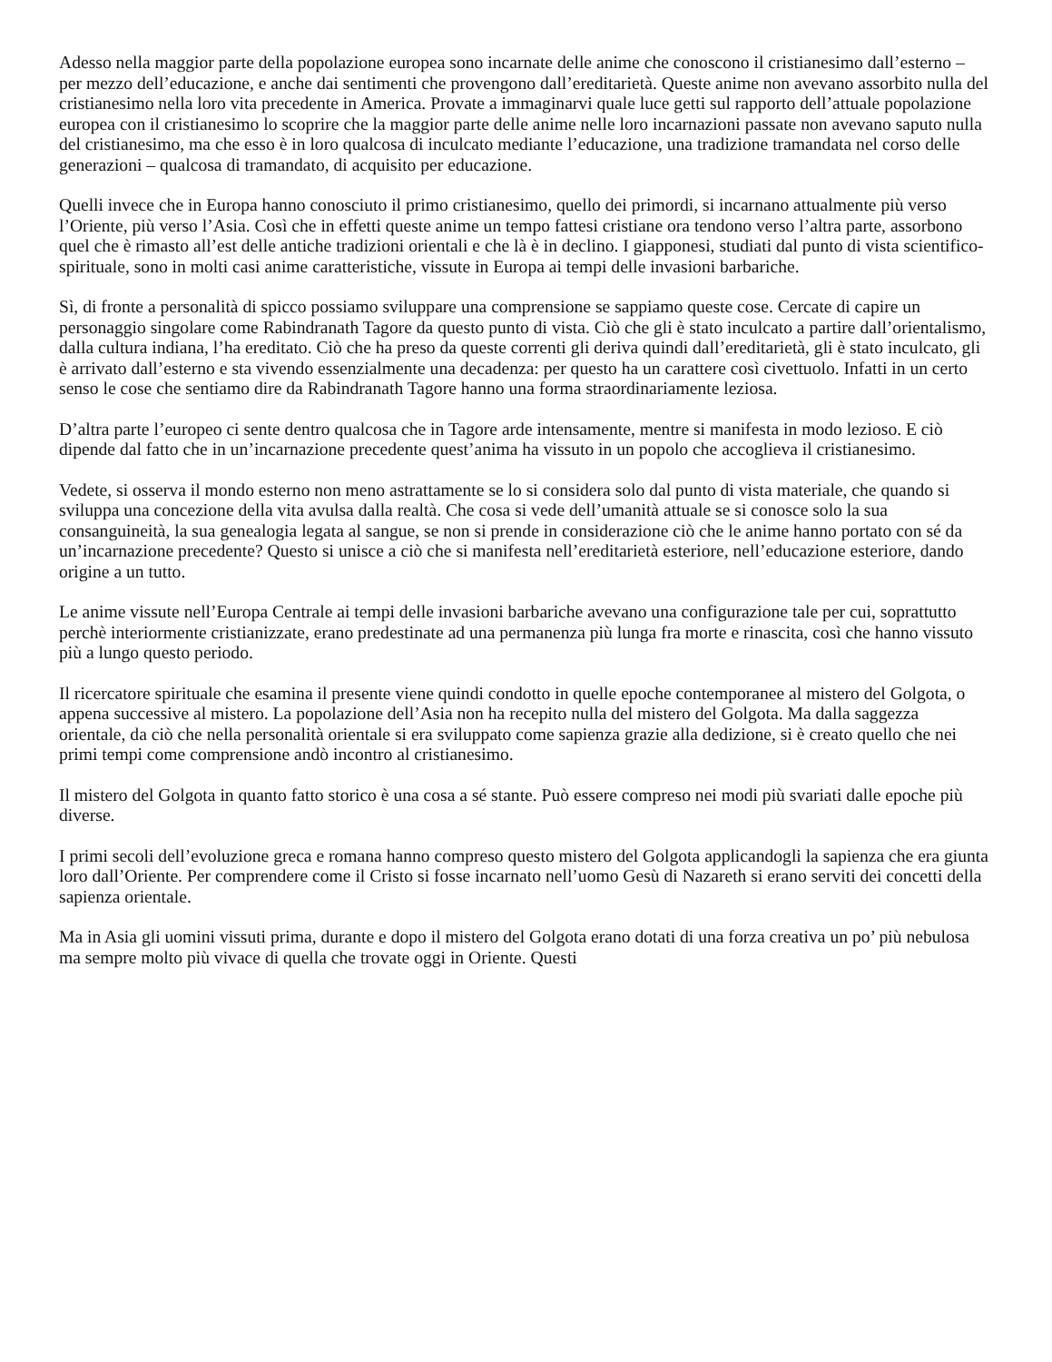Adesso nella maggior parte della popolazione europea sono incarnate delle anime che conoscono il cristianesimo dall’esterno – per mezzo dell’educazione, e anche dai sentimenti che provengono dall’ereditarietà. Queste anime non avevano assorbito nulla del cristianesimo nella loro vita precedente in America. Provate a immaginarvi quale luce getti sul rapporto dell’attuale popolazione europea con il cristianesimo lo scoprire che la maggior parte delle anime nelle loro incarnazioni passate non avevano saputo nulla del cristianesimo, ma che esso è in loro qualcosa di inculcato mediante l’educazione, una tradizione tramandata nel corso delle generazioni – qualcosa di tramandato, di acquisito per educazione.
Quelli invece che in Europa hanno conosciuto il primo cristianesimo, quello dei primordi, si incarnano attualmente più verso l’Oriente, più verso l’Asia. Così che in effetti queste anime un tempo fattesi cristiane ora tendono verso l’altra parte, assorbono quel che è rimasto all’est delle antiche tradizioni orientali e che là è in declino. I giapponesi, studiati dal punto di vista scientifico-spirituale, sono in molti casi anime caratteristiche, vissute in Europa ai tempi delle invasioni barbariche.
Sì, di fronte a personalità di spicco possiamo sviluppare una comprensione se sappiamo queste cose. Cercate di capire un personaggio singolare come Rabindranath Tagore da questo punto di vista. Ciò che gli è stato inculcato a partire dall’orientalismo, dalla cultura indiana, l’ha ereditato. Ciò che ha preso da queste correnti gli deriva quindi dall’ereditarietà, gli è stato inculcato, gli è arrivato dall’esterno e sta vivendo essenzialmente una decadenza: per questo ha un carattere così civettuolo. Infatti in un certo senso le cose che sentiamo dire da Rabindranath Tagore hanno una forma straordinariamente leziosa.
D’altra parte l’europeo ci sente dentro qualcosa che in Tagore arde intensamente, mentre si manifesta in modo lezioso. E ciò dipende dal fatto che in un’incarnazione precedente quest’anima ha vissuto in un popolo che accoglieva il cristianesimo.
Vedete, si osserva il mondo esterno non meno astrattamente se lo si considera solo dal punto di vista materiale, che quando si sviluppa una concezione della vita avulsa dalla realtà. Che cosa si vede dell’umanità attuale se si conosce solo la sua consanguineità, la sua genealogia legata al sangue, se non si prende in considerazione ciò che le anime hanno portato con sé da un’incarnazione precedente? Questo si unisce a ciò che si manifesta nell’ereditarietà esteriore, nell’educazione esteriore, dando origine a un tutto.
Le anime vissute nell’Europa Centrale ai tempi delle invasioni barbariche avevano una configurazione tale per cui, soprattutto perchè interiormente cristianizzate, erano predestinate ad una permanenza più lunga fra morte e rinascita, così che hanno vissuto più a lungo questo periodo.
Il ricercatore spirituale che esamina il presente viene quindi condotto in quelle epoche contemporanee al mistero del Golgota, o appena successive al mistero. La popolazione dell’Asia non ha recepito nulla del mistero del Golgota. Ma dalla saggezza orientale, da ciò che nella personalità orientale si era sviluppato come sapienza grazie alla dedizione, si è creato quello che nei primi tempi come comprensione andò incontro al cristianesimo.
Il mistero del Golgota in quanto fatto storico è una cosa a sé stante. Può essere compreso nei modi più svariati dalle epoche più diverse.
I primi secoli dell’evoluzione greca e romana hanno compreso questo mistero del Golgota applicandogli la sapienza che era giunta loro dall’Oriente. Per comprendere come il Cristo si fosse incarnato nell’uomo Gesù di Nazareth si erano serviti dei concetti della sapienza orientale.
Ma in Asia gli uomini vissuti prima, durante e dopo il mistero del Golgota erano dotati di una forza creativa un po’ più nebulosa ma sempre molto più vivace di quella che trovate oggi in Oriente. Questi